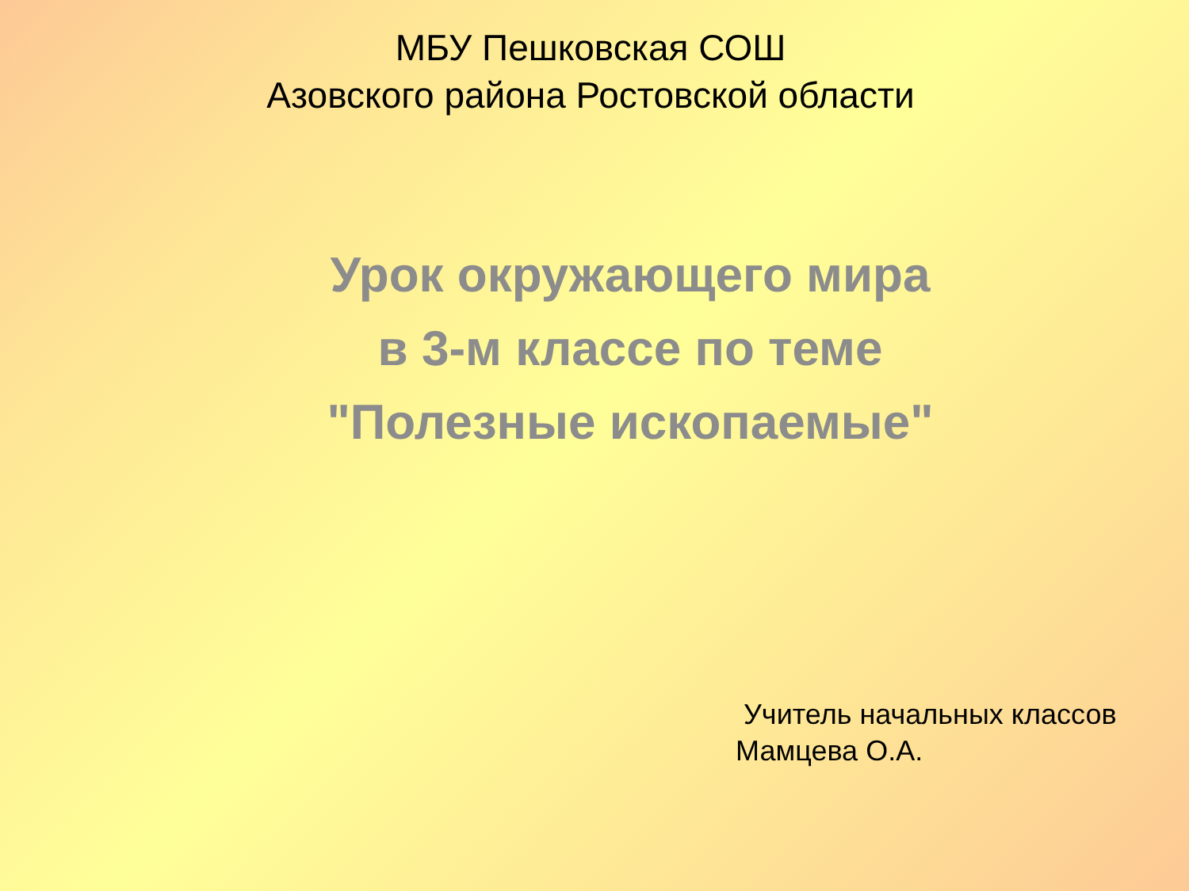МБУ Пешковская СОШ
Азовского района Ростовской области
Урок окружающего мира
в 3-м классе по теме
"Полезные ископаемые"
Учитель начальных классов
Мамцева О.А.